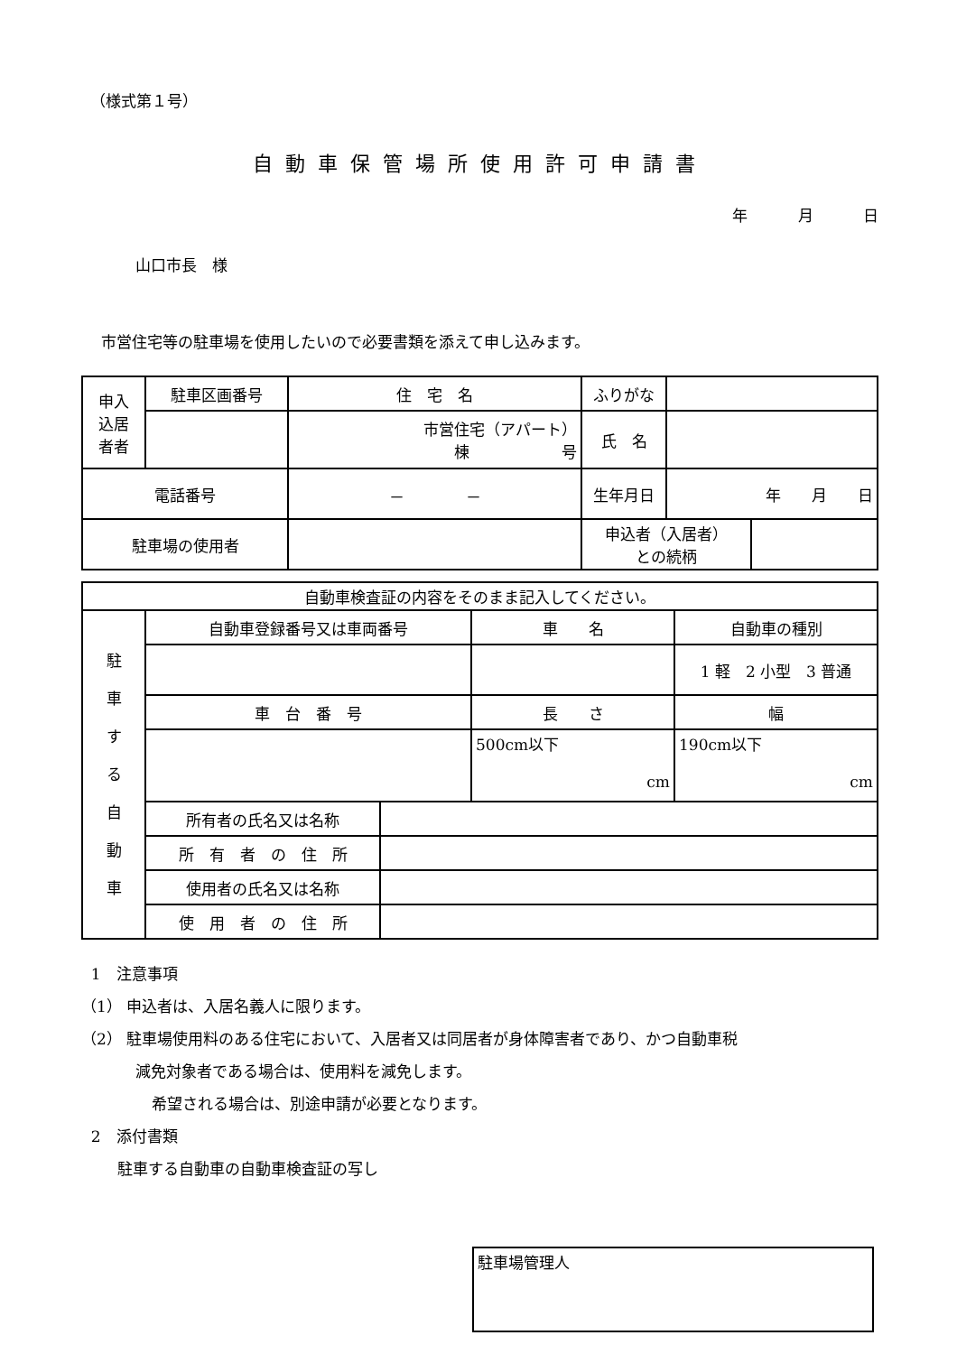（様式第１号）
自動車保管場所使用許可申請書
年 月 日
山口市長　様
市営住宅等の駐車場を使用したいので必要書類を添えて申し込みます。
| 申入 込居 者者 | 駐車区画番号 | 住 宅 名 | ふりがな | | |
| | | 市営住宅（アパート） 棟 号 | 氏 名 | | |
| 電話番号 | | － － | 生年月日 | 年 月 日 | |
| 駐車場の使用者 | | | 申込者（入居者） との続柄 | | |
| 自動車検査証の内容をそのまま記入してください。 | | | | |
| 駐 車 す る 自 動 車 | 自動車登録番号又は車両番号 | | 車 名 | 自動車の種別 |
| | | | | 1 軽 2 小型 3 普通 |
| | 車 台 番 号 | | 長 さ | 幅 |
| | | | 500cm以下 cm | 190cm以下 cm |
| | 所有者の氏名又は名称 | | | |
| | 所 有 者 の 住 所 | | | |
| | 使用者の氏名又は名称 | | | |
| | 使 用 者 の 住 所 | | | |
1　注意事項
（1） 申込者は、入居名義人に限ります。
（2） 駐車場使用料のある住宅において、入居者又は同居者が身体障害者であり、かつ自動車税
減免対象者である場合は、使用料を減免します。
希望される場合は、別途申請が必要となります。
2　添付書類
駐車する自動車の自動車検査証の写し
駐車場管理人